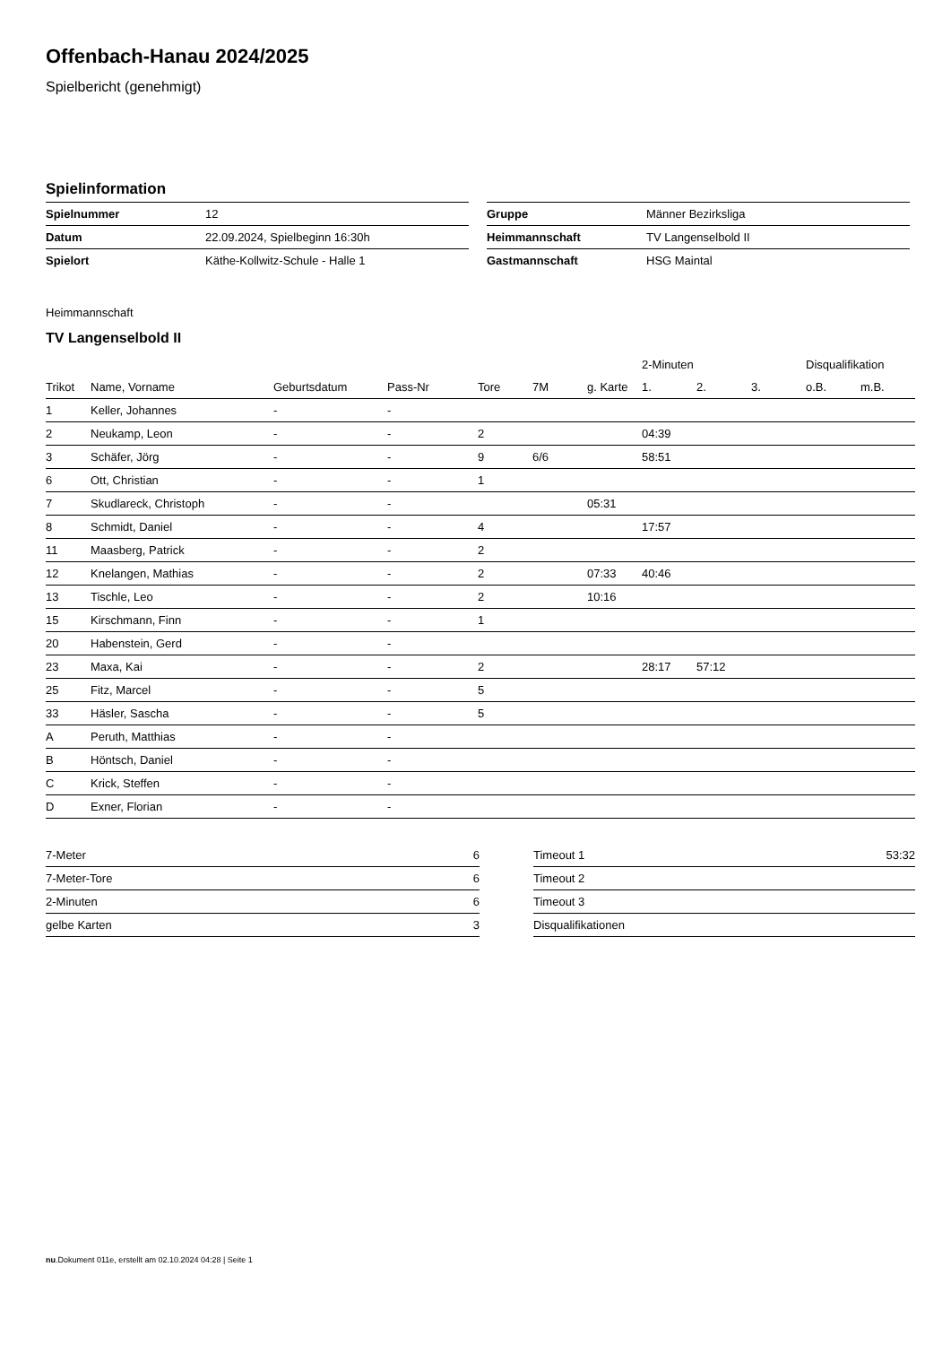Offenbach-Hanau 2024/2025
Spielbericht (genehmigt)
Spielinformation
| Spielnummer | 12 |
| Datum | 22.09.2024, Spielbeginn 16:30h |
| Spielort | Käthe-Kollwitz-Schule - Halle 1 |
| Gruppe | Männer Bezirksliga |
| Heimmannschaft | TV Langenselbold II |
| Gastmannschaft | HSG Maintal |
Heimmannschaft
TV Langenselbold II
| | | | | | | | 2-Minuten | | | Disqualifikation | |
| --- | --- | --- | --- | --- | --- | --- | --- | --- | --- | --- | --- |
| Trikot | Name, Vorname | Geburtsdatum | Pass-Nr | Tore | 7M | g. Karte | 1. | 2. | 3. | o.B. | m.B. |
| 1 | Keller, Johannes | - | - | | | | | | | | |
| 2 | Neukamp, Leon | - | - | 2 | | | 04:39 | | | | |
| 3 | Schäfer, Jörg | - | - | 9 | 6/6 | | 58:51 | | | | |
| 6 | Ott, Christian | - | - | 1 | | | | | | | |
| 7 | Skudlareck, Christoph | - | - | | | 05:31 | | | | | |
| 8 | Schmidt, Daniel | - | - | 4 | | | 17:57 | | | | |
| 11 | Maasberg, Patrick | - | - | 2 | | | | | | | |
| 12 | Knelangen, Mathias | - | - | 2 | | 07:33 | 40:46 | | | | |
| 13 | Tischle, Leo | - | - | 2 | | 10:16 | | | | | |
| 15 | Kirschmann, Finn | - | - | 1 | | | | | | | |
| 20 | Habenstein, Gerd | - | - | | | | | | | | |
| 23 | Maxa, Kai | - | - | 2 | | | 28:17 | 57:12 | | | |
| 25 | Fitz, Marcel | - | - | 5 | | | | | | | |
| 33 | Häsler, Sascha | - | - | 5 | | | | | | | |
| A | Peruth, Matthias | - | - | | | | | | | | |
| B | Höntsch, Daniel | - | - | | | | | | | | |
| C | Krick, Steffen | - | - | | | | | | | | |
| D | Exner, Florian | - | - | | | | | | | | |
| 7-Meter | 6 |
| 7-Meter-Tore | 6 |
| 2-Minuten | 6 |
| gelbe Karten | 3 |
| Timeout 1 | 53:32 |
| Timeout 2 | |
| Timeout 3 | |
| Disqualifikationen | |
nu.Dokument 011e, erstellt am 02.10.2024 04:28 | Seite 1